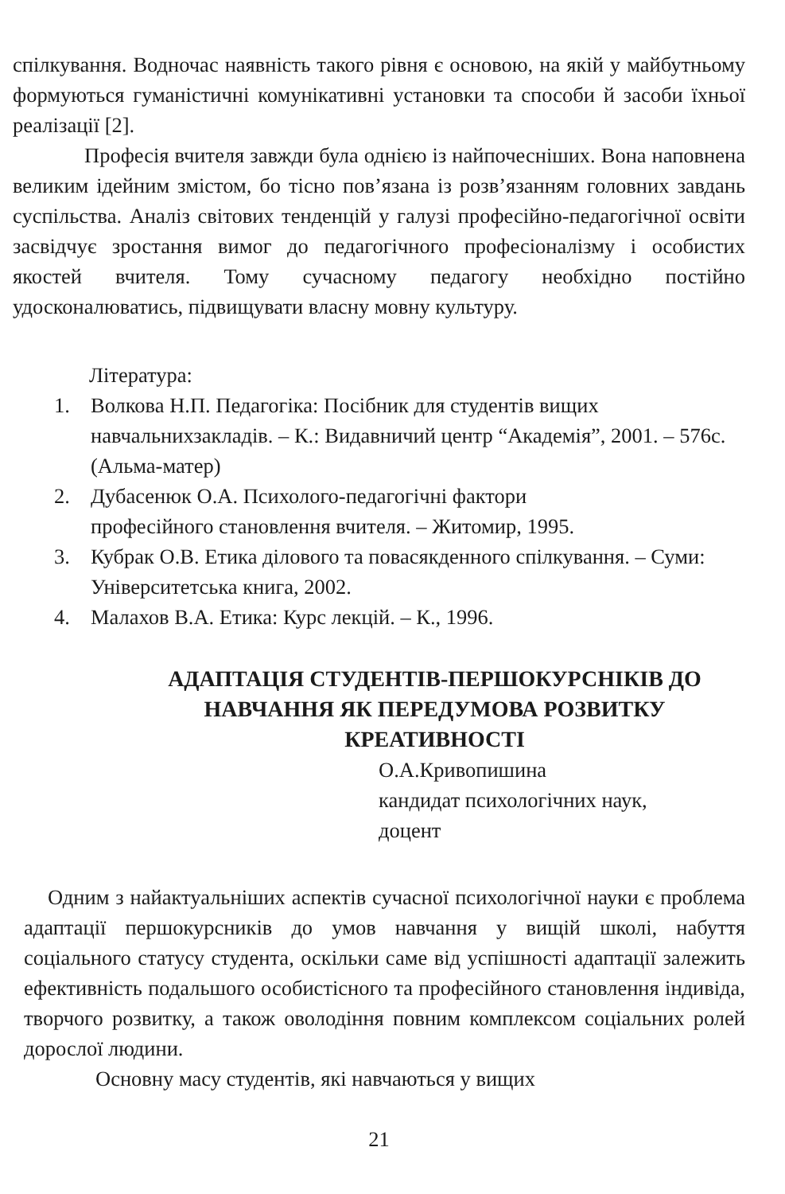спілкування. Водночас наявність такого рівня є основою, на якій у майбутньому формуються гуманістичні комунікативні установки та способи й засоби їхньої реалізації [2].
Професія вчителя завжди була однією із найпочесніших. Вона наповнена великим ідейним змістом, бо тісно пов’язана із розв’язанням головних завдань суспільства. Аналіз світових тенденцій у галузі професійно-педагогічної освіти засвідчує зростання вимог до педагогічного професіоналізму і особистих якостей вчителя. Тому сучасному педагогу необхідно постійно удосконалюватись, підвищувати власну мовну культуру.
Література:
1. Волкова Н.П. Педагогіка: Посібник для студентів вищих навчальнихзакладів. – К.: Видавничий центр “Академія”, 2001. – 576с. (Альма-матер)
2. Дубасенюк О.А. Психолого-педагогічні фактори
професійного становлення вчителя. – Житомир, 1995.
3. Кубрак О.В. Етика ділового та повасякденного спілкування. – Суми: Університетська книга, 2002.
4. Малахов В.А. Етика: Курс лекцій. – К., 1996.
АДАПТАЦІЯ СТУДЕНТІВ-ПЕРШОКУРСНІКІВ ДО НАВЧАННЯ ЯК ПЕРЕДУМОВА РОЗВИТКУ КРЕАТИВНОСТІ
О.А.Кривопишина
кандидат психологічних наук,
доцент
Одним з найактуальніших аспектів сучасної психологічної науки є проблема адаптації першокурсників до умов навчання у вищій школі, набуття соціального статусу студента, оскільки саме від успішності адаптації залежить ефективність подальшого особистісного та професійного становлення індивіда, творчого розвитку, а також оволодіння повним комплексом соціальних ролей дорослої людини.
Основну масу студентів, які навчаються у вищих
21